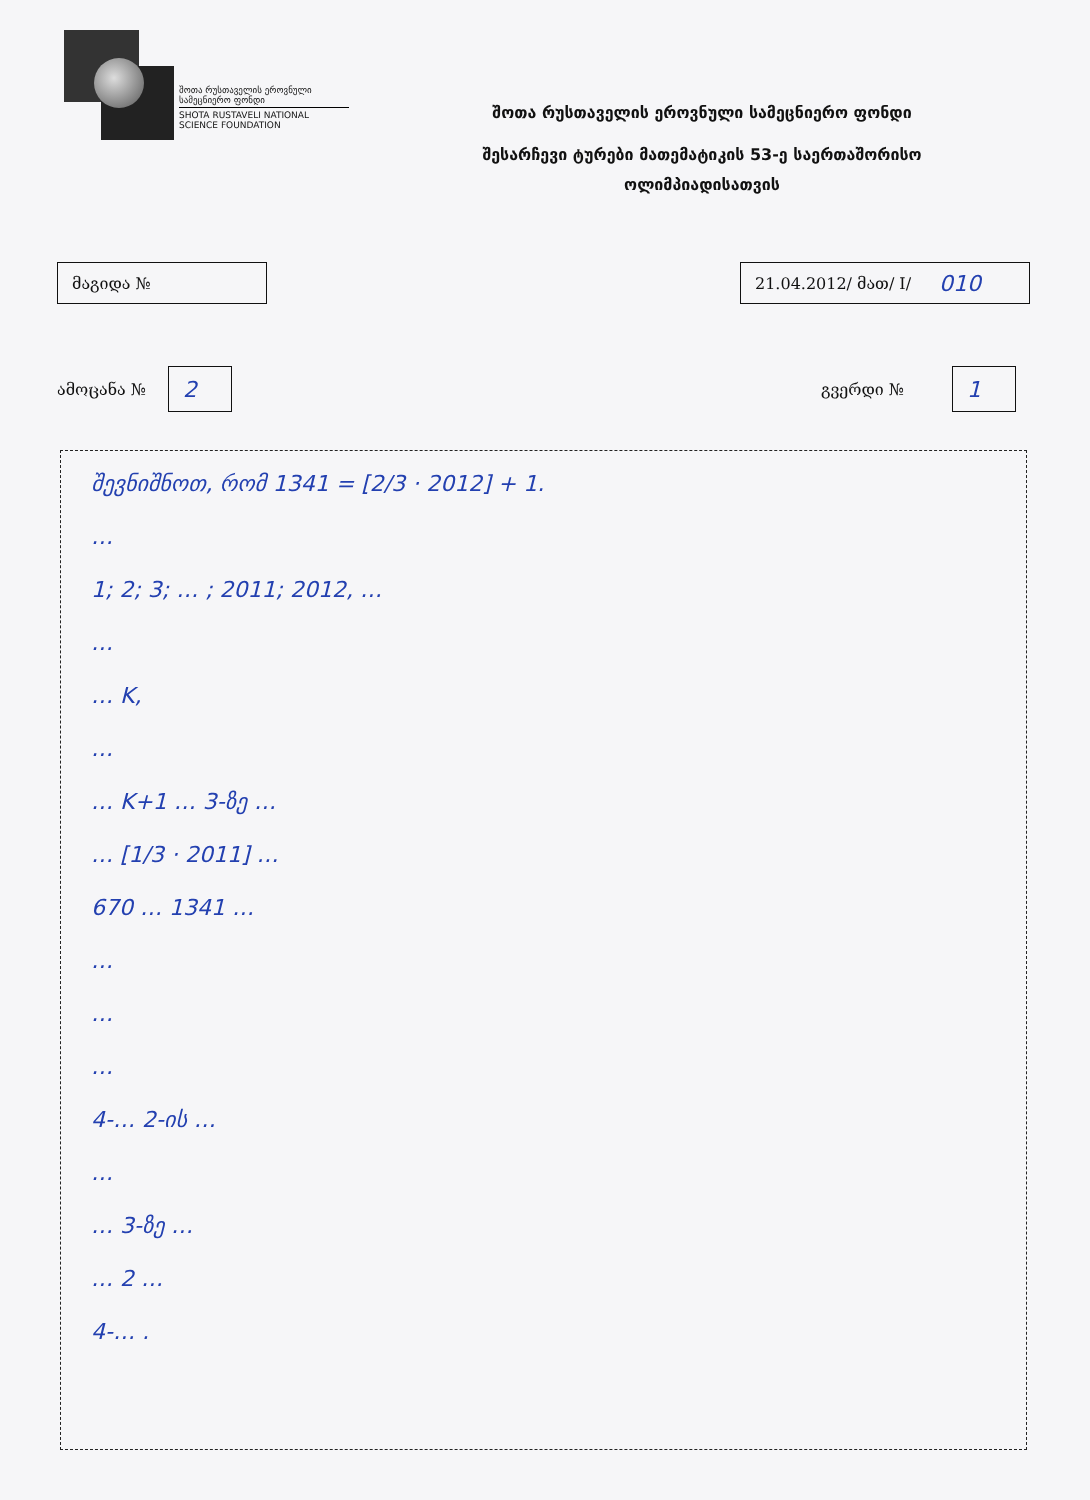შოთა რუსთაველის ეროვნული
სამეცნიერო ფონდი
SHOTA RUSTAVELI NATIONAL
SCIENCE FOUNDATION
შოთა რუსთაველის ეროვნული სამეცნიერო ფონდი
შესარჩევი ტურები მათემატიკის 53-ე საერთაშორისო
ოლიმპიადისათვის
მაგიდა № 21.04.2012/ მათ/ I/ 010
ამოცანა №
2
გვერდი №
1
შევნიშნოთ, რომ 1341 = [2/3 · 2012] + 1.
…
1; 2; 3; … ; 2011; 2012, …
…
… K,
…
… K+1 … 3-ზე …
… [1/3 · 2011] …
670 … 1341 …
…
…
…
4-… 2-ის …
…
… 3-ზე …
… 2 …
4-… .